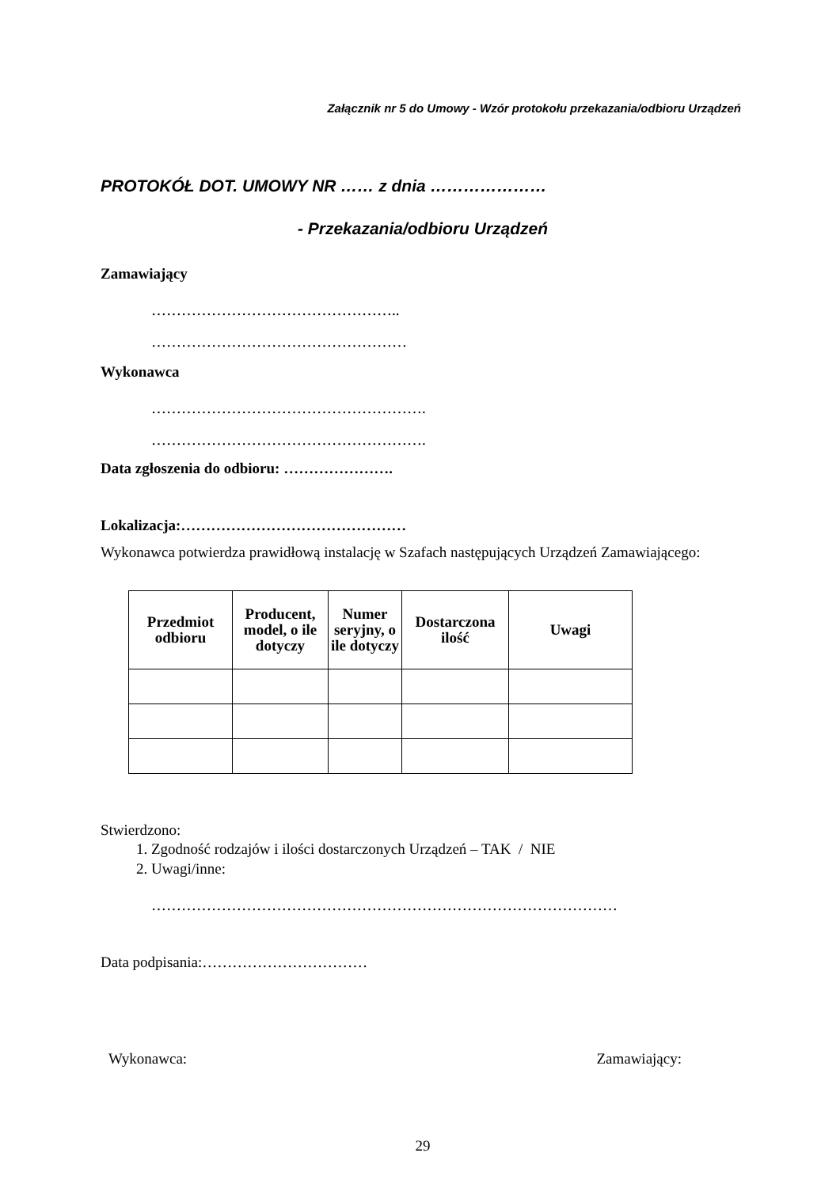Załącznik nr 5 do Umowy - Wzór protokołu przekazania/odbioru Urządzeń
PROTOKÓŁ DOT. UMOWY NR …… z dnia …………………
- Przekazania/odbioru Urządzeń
Zamawiający
…………………………………………..
……………………………………………
Wykonawca
……………………………………………….
……………………………………………….
Data zgłoszenia do odbioru: ………………….
Lokalizacja:………………………………………
Wykonawca potwierdza prawidłową instalację w Szafach następujących Urządzeń Zamawiającego:
| Przedmiot odbioru | Producent, model, o ile dotyczy | Numer seryjny, o ile dotyczy | Dostarczona ilość | Uwagi |
| --- | --- | --- | --- | --- |
Stwierdzono:
1. Zgodność rodzajów i ilości dostarczonych Urządzeń – TAK / NIE
2. Uwagi/inne:
…………………………………………………………………………………
Data podpisania:……………………………
Wykonawca: Zamawiający:
29